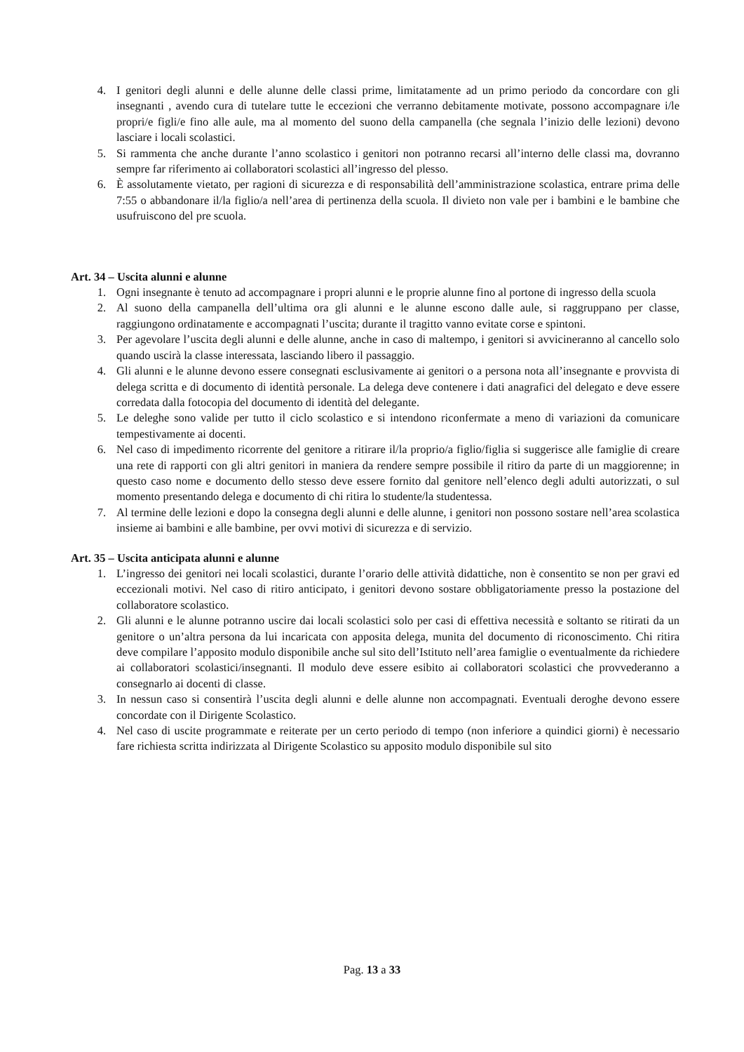4. I genitori degli alunni e delle alunne delle classi prime, limitatamente ad un primo periodo da concordare con gli insegnanti , avendo cura di tutelare tutte le eccezioni che verranno debitamente motivate, possono accompagnare i/le propri/e figli/e fino alle aule, ma al momento del suono della campanella (che segnala l’inizio delle lezioni) devono lasciare i locali scolastici.
5. Si rammenta che anche durante l’anno scolastico i genitori non potranno recarsi all’interno delle classi ma, dovranno sempre far riferimento ai collaboratori scolastici all’ingresso del plesso.
6. È assolutamente vietato, per ragioni di sicurezza e di responsabilità dell’amministrazione scolastica, entrare prima delle 7:55 o abbandonare il/la figlio/a nell’area di pertinenza della scuola. Il divieto non vale per i bambini e le bambine che usufruiscono del pre scuola.
Art. 34 – Uscita alunni e alunne
1. Ogni insegnante è tenuto ad accompagnare i propri alunni e le proprie alunne fino al portone di ingresso della scuola
2. Al suono della campanella dell’ultima ora gli alunni e le alunne escono dalle aule, si raggruppano per classe, raggiungono ordinatamente e accompagnati l’uscita; durante il tragitto vanno evitate corse e spintoni.
3. Per agevolare l’uscita degli alunni e delle alunne, anche in caso di maltempo, i genitori si avvicineranno al cancello solo quando uscirà la classe interessata, lasciando libero il passaggio.
4. Gli alunni e le alunne devono essere consegnati esclusivamente ai genitori o a persona nota all’insegnante e provvista di delega scritta e di documento di identità personale. La delega deve contenere i dati anagrafici del delegato e deve essere corredata dalla fotocopia del documento di identità del delegante.
5. Le deleghe sono valide per tutto il ciclo scolastico e si intendono riconfermate a meno di variazioni da comunicare tempestivamente ai docenti.
6. Nel caso di impedimento ricorrente del genitore a ritirare il/la proprio/a figlio/figlia si suggerisce alle famiglie di creare una rete di rapporti con gli altri genitori in maniera da rendere sempre possibile il ritiro da parte di un maggiorenne; in questo caso nome e documento dello stesso deve essere fornito dal genitore nell’elenco degli adulti autorizzati, o sul momento presentando delega e documento di chi ritira lo studente/la studentessa.
7. Al termine delle lezioni e dopo la consegna degli alunni e delle alunne, i genitori non possono sostare nell’area scolastica insieme ai bambini e alle bambine, per ovvi motivi di sicurezza e di servizio.
Art. 35 – Uscita anticipata alunni e alunne
1. L’ingresso dei genitori nei locali scolastici, durante l’orario delle attività didattiche, non è consentito se non per gravi ed eccezionali motivi. Nel caso di ritiro anticipato, i genitori devono sostare obbligatoriamente presso la postazione del collaboratore scolastico.
2. Gli alunni e le alunne potranno uscire dai locali scolastici solo per casi di effettiva necessità e soltanto se ritirati da un genitore o un’altra persona da lui incaricata con apposita delega, munita del documento di riconoscimento. Chi ritira deve compilare l’apposito modulo disponibile anche sul sito dell’Istituto nell’area famiglie o eventualmente da richiedere ai collaboratori scolastici/insegnanti. Il modulo deve essere esibito ai collaboratori scolastici che provvederanno a consegnarlo ai docenti di classe.
3. In nessun caso si consentirà l’uscita degli alunni e delle alunne non accompagnati. Eventuali deroghe devono essere concordate con il Dirigente Scolastico.
4. Nel caso di uscite programmate e reiterate per un certo periodo di tempo (non inferiore a quindici giorni) è necessario fare richiesta scritta indirizzata al Dirigente Scolastico su apposito modulo disponibile sul sito
Pag. 13 a 33